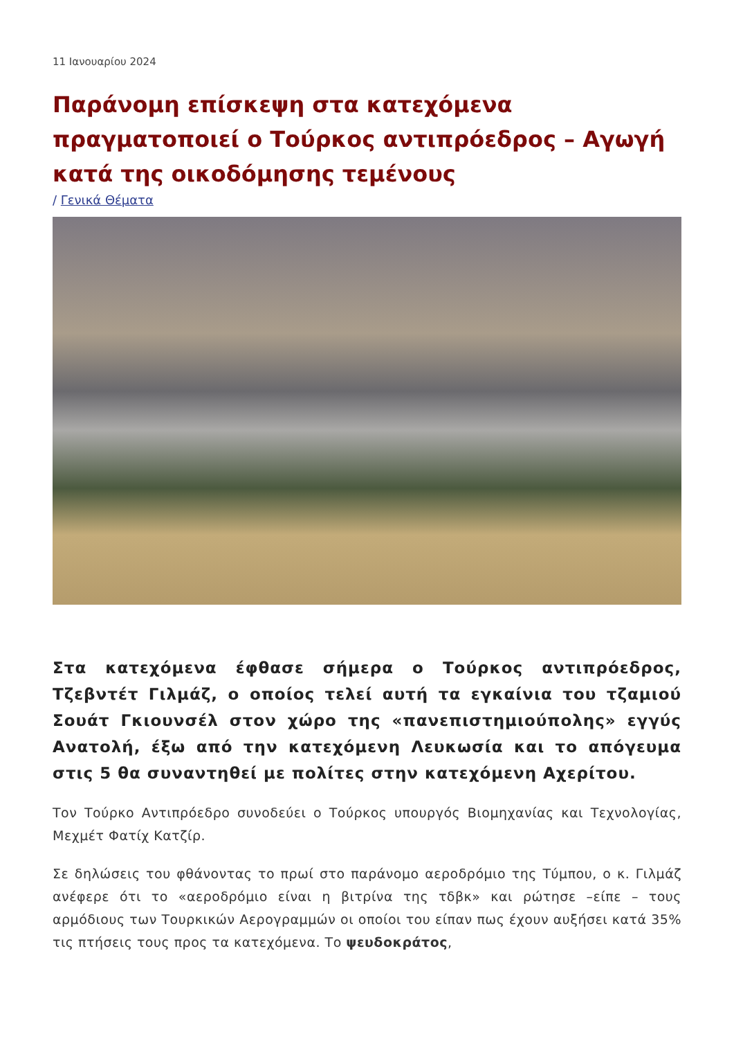11 Ιανουαρίου 2024
Παράνομη επίσκεψη στα κατεχόμενα πραγματοποιεί ο Τούρκος αντιπρόεδρος – Αγωγή κατά της οικοδόμησης τεμένους
/ Γενικά Θέματα
Στα κατεχόμενα έφθασε σήμερα ο Τούρκος αντιπρόεδρος, Τζεβντέτ Γιλμάζ, ο οποίος τελεί αυτή τα εγκαίνια του τζαμιού Σουάτ Γκιουνσέλ στον χώρο της «πανεπιστημιούπολης» εγγύς Ανατολή, έξω από την κατεχόμενη Λευκωσία και το απόγευμα στις 5 θα συναντηθεί με πολίτες στην κατεχόμενη Αχερίτου.
Τον Τούρκο Αντιπρόεδρο συνοδεύει ο Τούρκος υπουργός Βιομηχανίας και Τεχνολογίας, Μεχμέτ Φατίχ Κατζίρ.
Σε δηλώσεις του φθάνοντας το πρωί στο παράνομο αεροδρόμιο της Τύμπου, ο κ. Γιλμάζ ανέφερε ότι το «αεροδρόμιο είναι η βιτρίνα της τδβκ» και ρώτησε –είπε – τους αρμόδιους των Τουρκικών Αερογραμμών οι οποίοι του είπαν πως έχουν αυξήσει κατά 35% τις πτήσεις τους προς τα κατεχόμενα. Το ψευδοκράτος,